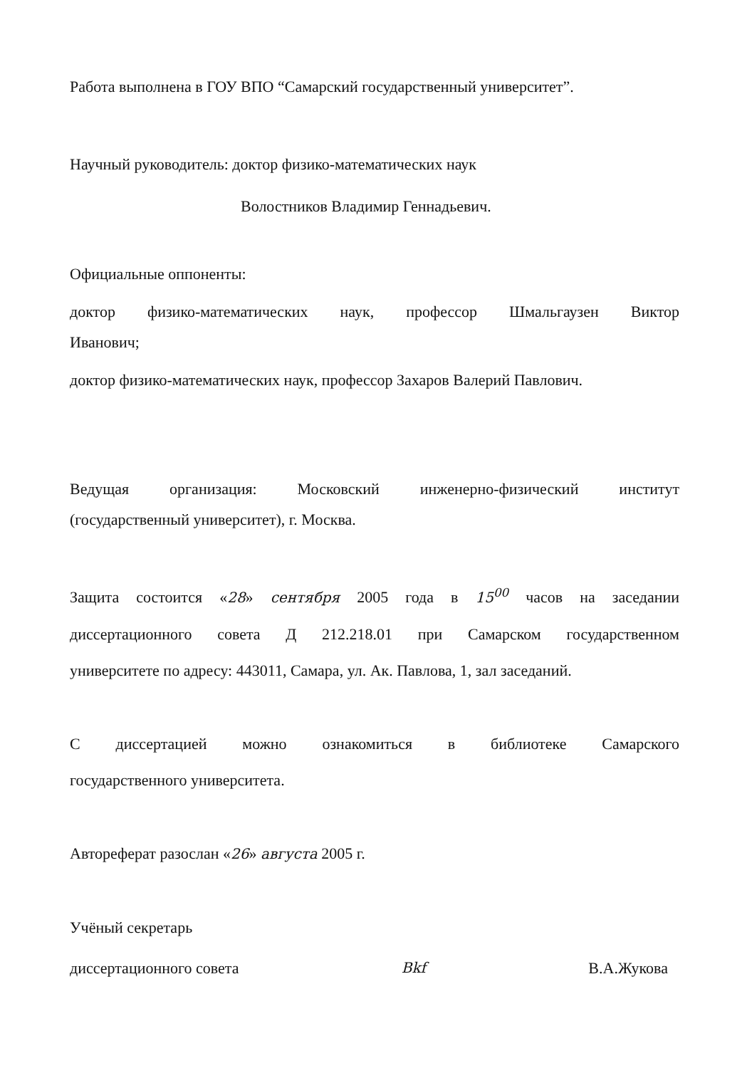Работа выполнена в ГОУ ВПО “Самарский государственный университет”.
Научный руководитель: доктор физико-математических наук
Волостников Владимир Геннадьевич.
Официальные оппоненты:
доктор физико-математических наук, профессор Шмальгаузен Виктор
Иванович;
доктор физико-математических наук, профессор Захаров Валерий Павлович.
Ведущая организация: Московский инженерно-физический институт
(государственный университет), г. Москва.
Защита состоится «28» сентября 2005 года в 15<sup>00</sup> часов на заседании
диссертационного совета Д 212.218.01 при Самарском государственном
университете по адресу: 443011, Самара, ул. Ак. Павлова, 1, зал заседаний.
С диссертацией можно ознакомиться в библиотеке Самарского
государственного университета.
Автореферат разослан «26» августа 2005 г.
Учёный секретарь
диссертационного совета Вkf В.А.Жукова